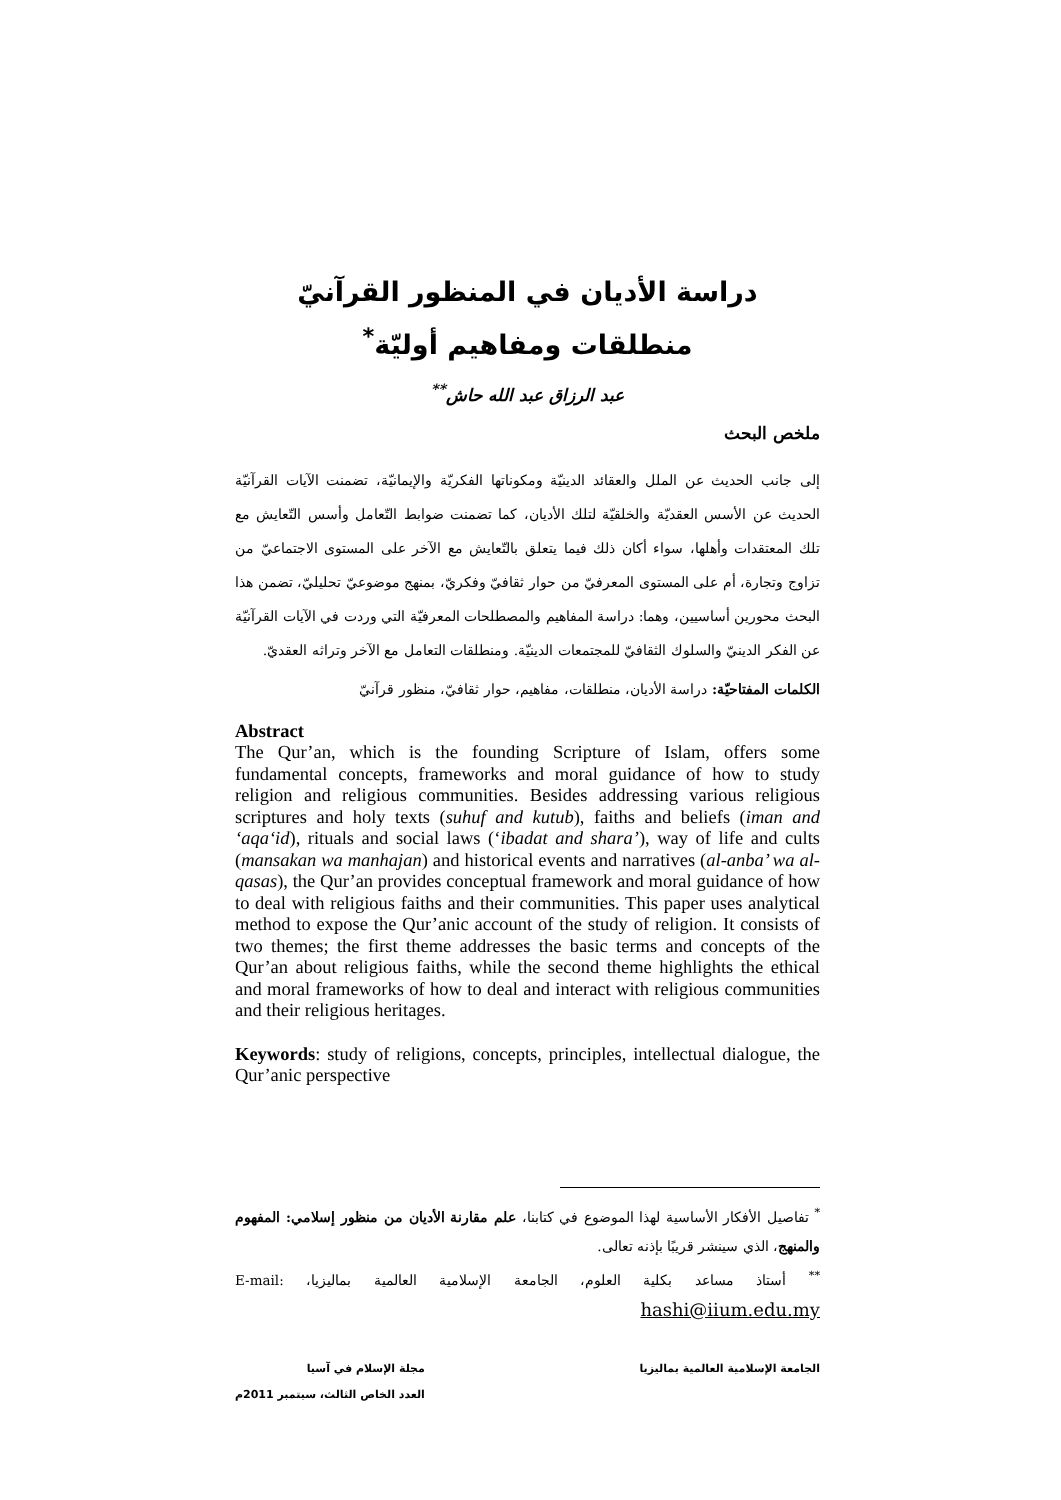دراسة الأديان في المنظور القرآنيّ
منطلقات ومفاهيم أوليّة<sup>*</sup>
عبد الرزاق عبد الله حاش<sup>**</sup>
ملخص البحث
إلى جانب الحديث عن الملل والعقائد الدينيّة ومكوناتها الفكريّة والإيمانيّة، تضمنت الآيات القرآنيّة الحديث عن الأسس العقديّة والخلقيّة لتلك الأديان، كما تضمنت ضوابط التّعامل وأسس التّعايش مع تلك المعتقدات وأهلها، سواء أكان ذلك فيما يتعلق بالتّعايش مع الآخر على المستوى الاجتماعيّ من تزاوج وتجارة، أم على المستوى المعرفيّ من حوار ثقافيّ وفكريّ، بمنهج موضوعيّ تحليليّ، تضمن هذا البحث محورين أساسيين، وهما: دراسة المفاهيم والمصطلحات المعرفيّة التي وردت في الآيات القرآنيّة عن الفكر الدينيّ والسلوك الثقافيّ للمجتمعات الدينيّة. ومنطلقات التعامل مع الآخر وتراثه العقديّ.
الكلمات المفتاحيّة: دراسة الأديان، منطلقات، مفاهيم، حوار ثقافيّ، منظور قرآنيّ
Abstract
The Qur’an, which is the founding Scripture of Islam, offers some fundamental concepts, frameworks and moral guidance of how to study religion and religious communities. Besides addressing various religious scriptures and holy texts (suhuf and kutub), faiths and beliefs (iman and ‘aqa‘id), rituals and social laws (‘ibadat and shara’), way of life and cults (mansakan wa manhajan) and historical events and narratives (al-anba’ wa al-qasas), the Qur’an provides conceptual framework and moral guidance of how to deal with religious faiths and their communities. This paper uses analytical method to expose the Qur’anic account of the study of religion. It consists of two themes; the first theme addresses the basic terms and concepts of the Qur’an about religious faiths, while the second theme highlights the ethical and moral frameworks of how to deal and interact with religious communities and their religious heritages.
Keywords: study of religions, concepts, principles, intellectual dialogue, the Qur’anic perspective
<sup>*</sup> تفاصيل الأفكار الأساسية لهذا الموضوع في كتابنا، علم مقارنة الأديان من منظور إسلامي: المفهوم والمنهج، الذي سينشر قريبًا بإذنه تعالى.
<sup>**</sup> أستاذ مساعد بكلية العلوم، الجامعة الإسلامية العالمية بماليزيا، E-mail: hashi@iium.edu.my
الجامعة الإسلامية العالمية بماليزيا
مجلة الإسلام في آسيا
العدد الخاص الثالث، سبتمبر 2011م